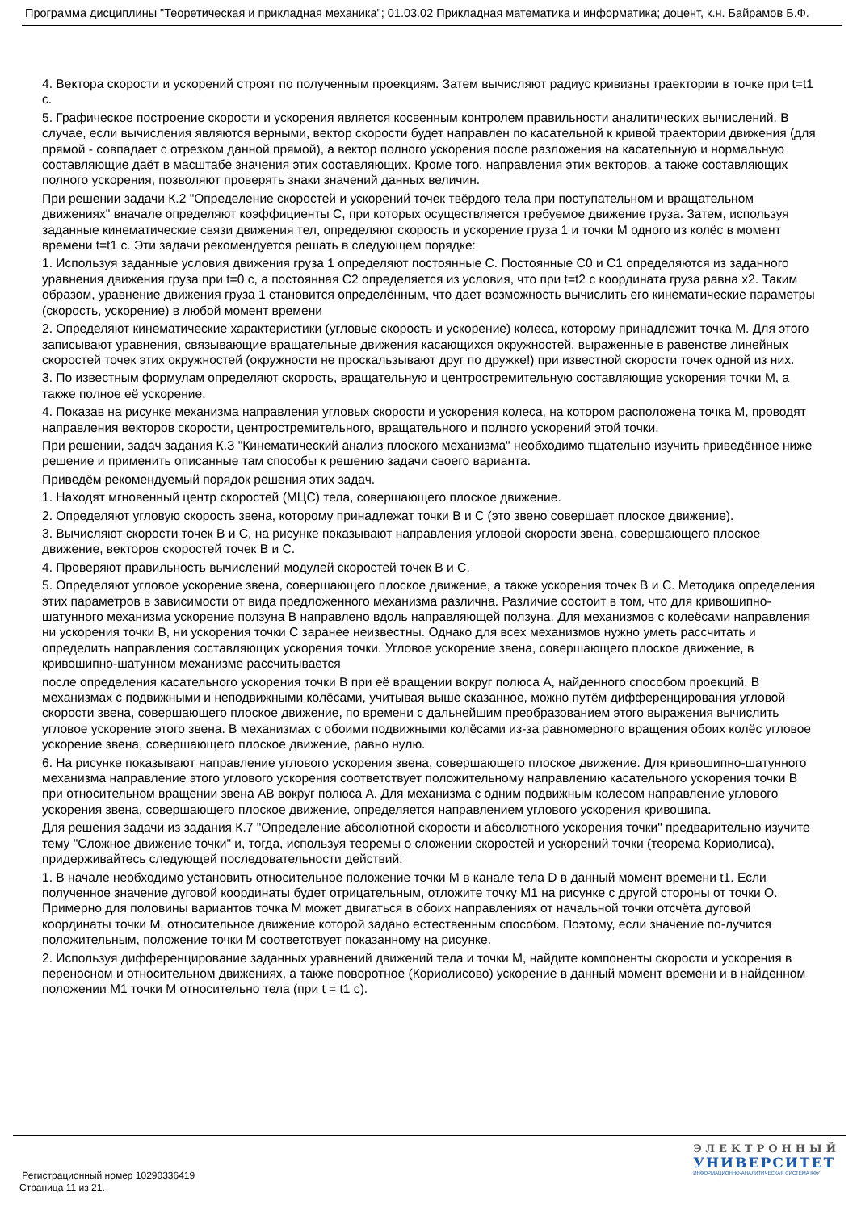Программа дисциплины "Теоретическая и прикладная механика"; 01.03.02 Прикладная математика и информатика; доцент, к.н. Байрамов Б.Ф.
4. Вектора скорости и ускорений строят по полученным проекциям. Затем вычисляют радиус кривизны траектории в точке при t=t1 с.
5. Графическое построение скорости и ускорения является косвенным контролем правильности аналитических вычислений. В случае, если вычисления являются верными, вектор скорости будет направлен по касательной к кривой траектории движения (для прямой - совпадает с отрезком данной прямой), а вектор полного ускорения после разложения на касательную и нормальную составляющие даёт в масштабе значения этих составляющих. Кроме того, направления этих векторов, а также составляющих полного ускорения, позволяют проверять знаки значений данных величин.
При решении задачи К.2 "Определение скоростей и ускорений точек твёрдого тела при поступательном и вращательном движениях" вначале определяют коэффициенты С, при которых осуществляется требуемое движение груза. Затем, используя заданные кинематические связи движения тел, определяют скорость и ускорение груза 1 и точки М одного из колёс в момент времени t=t1 с. Эти задачи рекомендуется решать в следующем порядке:
1. Используя заданные условия движения груза 1 определяют постоянные С. Постоянные С0 и С1 определяются из заданного уравнения движения груза при t=0 с, а постоянная С2 определяется из условия, что при t=t2 с координата груза равна х2. Таким образом, уравнение движения груза 1 становится определённым, что дает возможность вычислить его кинематические параметры (скорость, ускорение) в любой момент времени
2. Определяют кинематические характеристики (угловые скорость и ускорение) колеса, которому принадлежит точка М. Для этого записывают уравнения, связывающие вращательные движения касающихся окружностей, выраженные в равенстве линейных скоростей точек этих окружностей (окружности не проскальзывают друг по дружке!) при известной скорости точек одной из них.
3. По известным формулам определяют скорость, вращательную и центростремительную составляющие ускорения точки М, а также полное её ускорение.
4. Показав на рисунке механизма направления угловых скорости и ускорения колеса, на котором расположена точка М, проводят направления векторов скорости, центростремительного, вращательного и полного ускорений этой точки.
При решении, задач задания К.З "Кинематический анализ плоского механизма" необходимо тщательно изучить приведённое ниже решение и применить описанные там способы к решению задачи своего варианта.
Приведём рекомендуемый порядок решения этих задач.
1. Находят мгновенный центр скоростей (МЦС) тела, совершающего плоское движение.
2. Определяют угловую скорость звена, которому принадлежат точки В и С (это звено совершает плоское движение).
3. Вычисляют скорости точек В и С, на рисунке показывают направления угловой скорости звена, совершающего плоское движение, векторов скоростей точек В и С.
4. Проверяют правильность вычислений модулей скоростей точек В и С.
5. Определяют угловое ускорение звена, совершающего плоское движение, а также ускорения точек В и С. Методика определения этих параметров в зависимости от вида предложенного механизма различна. Различие состоит в том, что для кривошипно-шатунного механизма ускорение ползуна В направлено вдоль направляющей ползуна. Для механизмов с колеёсами направления ни ускорения точки В, ни ускорения точки С заранее неизвестны. Однако для всех механизмов нужно уметь рассчитать и определить направления составляющих ускорения точки. Угловое ускорение звена, совершающего плоское движение, в кривошипно-шатунном механизме рассчитывается
после определения касательного ускорения точки В при её вращении вокруг полюса А, найденного способом проекций. В механизмах с подвижными и неподвижными колёсами, учитывая выше сказанное, можно путём дифференцирования угловой скорости звена, совершающего плоское движение, по времени с дальнейшим преобразованием этого выражения вычислить угловое ускорение этого звена. В механизмах с обоими подвижными колёсами из-за равномерного вращения обоих колёс угловое ускорение звена, совершающего плоское движение, равно нулю.
6. На рисунке показывают направление углового ускорения звена, совершающего плоское движение. Для кривошипно-шатунного механизма направление этого углового ускорения соответствует положительному направлению касательного ускорения точки В при относительном вращении звена АВ вокруг полюса А. Для механизма с одним подвижным колесом направление углового ускорения звена, совершающего плоское движение, определяется направлением углового ускорения кривошипа.
Для решения задачи из задания К.7 "Определение абсолютной скорости и абсолютного ускорения точки" предварительно изучите тему "Сложное движение точки" и, тогда, используя теоремы о сложении скоростей и ускорений точки (теорема Кориолиса), придерживайтесь следующей последовательности действий:
1. В начале необходимо установить относительное положение точки М в канале тела D в данный момент времени t1. Если полученное значение дуговой координаты будет отрицательным, отложите точку М1 на рисунке с другой стороны от точки О. Примерно для половины вариантов точка М может двигаться в обоих направлениях от начальной точки отсчёта дуговой координаты точки М, относительное движение которой задано естественным способом. Поэтому, если значение по-лучится положительным, положение точки М соответствует показанному на рисунке.
2. Используя дифференцирование заданных уравнений движений тела и точки М, найдите компоненты скорости и ускорения в переносном и относительном движениях, а также поворотное (Кориолисово) ускорение в данный момент времени и в найденном положении М1 точки М относительно тела (при t = t1 с).
Регистрационный номер 10290336419
Страница 11 из 21.
ЭЛЕКТРОННЫЙ
УНИВЕРСИТЕТ
ИНФОРМАЦИОННО-АНАЛИТИЧЕСКАЯ СИСТЕМА КФУ